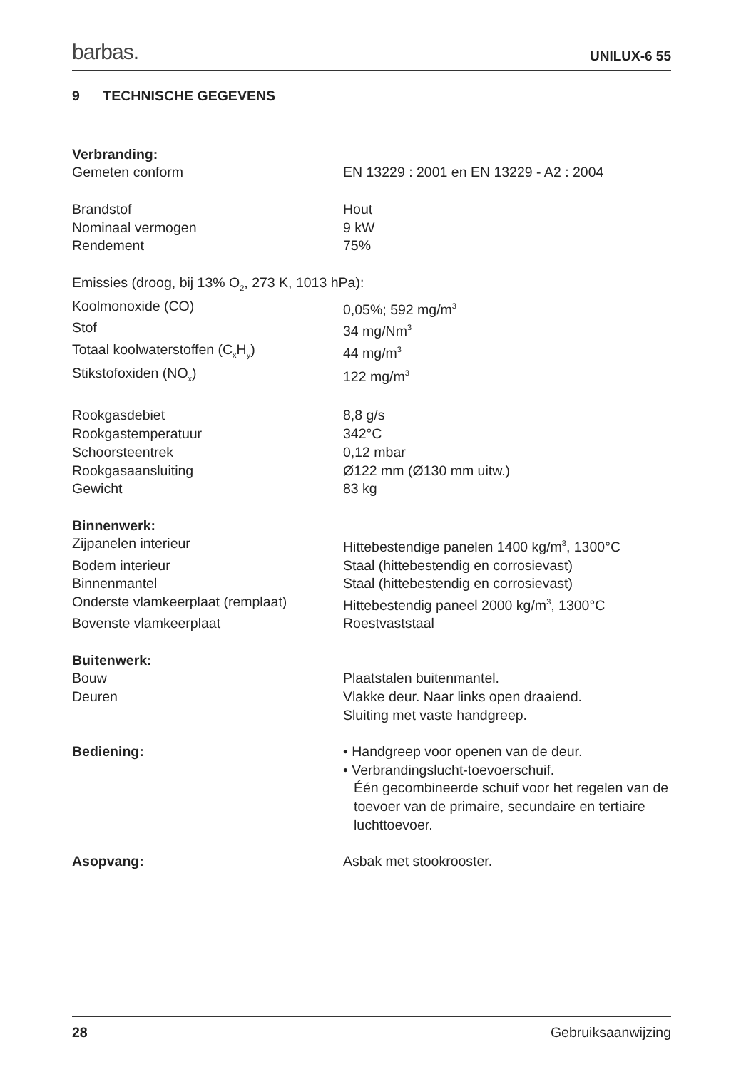barbas. UNILUX-6 55
9 TECHNISCHE GEGEVENS
| Verbranding: | |
| Gemeten conform | EN 13229 : 2001 en EN 13229 - A2 : 2004 |
| Brandstof | Hout |
| Nominaal vermogen | 9 kW |
| Rendement | 75% |
| Emissies (droog, bij 13% O<sub>2</sub>, 273 K, 1013 hPa): | |
| Koolmonoxide (CO) | 0,05%; 592 mg/m<sup>3</sup> |
| Stof | 34 mg/Nm<sup>3</sup> |
| Totaal koolwaterstoffen (C<sub>x</sub>H<sub>y</sub>) | 44 mg/m<sup>3</sup> |
| Stikstofoxiden (NO<sub>x</sub>) | 122 mg/m<sup>3</sup> |
| Rookgasdebiet | 8,8 g/s |
| Rookgastemperatuur | 342°C |
| Schoorsteentrek | 0,12 mbar |
| Rookgasaansluiting | Ø122 mm (Ø130 mm uitw.) |
| Gewicht | 83 kg |
| Binnenwerk: | |
| Zijpanelen interieur | Hittebestendige panelen 1400 kg/m<sup>3</sup>, 1300°C |
| Bodem interieur | Staal (hittebestendig en corrosievast) |
| Binnenmantel | Staal (hittebestendig en corrosievast) |
| Onderste vlamkeerplaat (remplaat) | Hittebestendig paneel 2000 kg/m<sup>3</sup>, 1300°C |
| Bovenste vlamkeerplaat | Roestvaststaal |
| Buitenwerk: | |
| Bouw | Plaatstalen buitenmantel. |
| Deuren | Vlakke deur. Naar links open draaiend. Sluiting met vaste handgreep. |
| Bediening: | • Handgreep voor openen van de deur. • Verbrandingslucht-toevoerschuif. Één gecombineerde schuif voor het regelen van de toevoer van de primaire, secundaire en tertiaire luchttoevoer. |
| Asopvang: | Asbak met stookrooster. |
28 Gebruiksaanwijzing